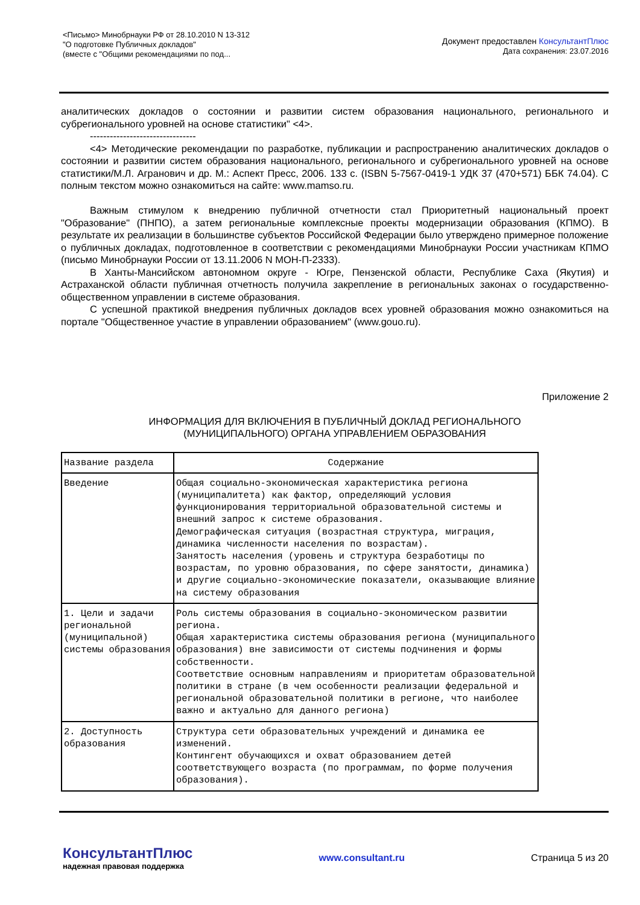<Письмо> Минобрнауки РФ от 28.10.2010 N 13-312
"О подготовке Публичных докладов"
(вместе с "Общими рекомендациями по под...
Документ предоставлен КонсультантПлюс
Дата сохранения: 23.07.2016
аналитических докладов о состоянии и развитии систем образования национального, регионального и субрегионального уровней на основе статистики" <4>.
--------------------------------
<4> Методические рекомендации по разработке, публикации и распространению аналитических докладов о состоянии и развитии систем образования национального, регионального и субрегионального уровней на основе статистики/М.Л. Агранович и др. М.: Аспект Пресс, 2006. 133 с. (ISBN 5-7567-0419-1 УДК 37 (470+571) ББК 74.04). С полным текстом можно ознакомиться на сайте: www.mamso.ru.
Важным стимулом к внедрению публичной отчетности стал Приоритетный национальный проект "Образование" (ПНПО), а затем региональные комплексные проекты модернизации образования (КПМО). В результате их реализации в большинстве субъектов Российской Федерации было утверждено примерное положение о публичных докладах, подготовленное в соответствии с рекомендациями Минобрнауки России участникам КПМО (письмо Минобрнауки России от 13.11.2006 N МОН-П-2333).
В Ханты-Мансийском автономном округе - Югре, Пензенской области, Республике Саха (Якутия) и Астраханской области публичная отчетность получила закрепление в региональных законах о государственно-общественном управлении в системе образования.
С успешной практикой внедрения публичных докладов всех уровней образования можно ознакомиться на портале "Общественное участие в управлении образованием" (www.gouo.ru).
Приложение 2
ИНФОРМАЦИЯ ДЛЯ ВКЛЮЧЕНИЯ В ПУБЛИЧНЫЙ ДОКЛАД РЕГИОНАЛЬНОГО
(МУНИЦИПАЛЬНОГО) ОРГАНА УПРАВЛЕНИЕМ ОБРАЗОВАНИЯ
| Название раздела | Содержание |
| --- | --- |
| Введение | Общая социально-экономическая характеристика региона (муниципалитета) как фактор, определяющий условия функционирования территориальной образовательной системы и внешний запрос к системе образования. Демографическая ситуация (возрастная структура, миграция, динамика численности населения по возрастам). Занятость населения (уровень и структура безработицы по возрастам, по уровню образования, по сфере занятости, динамика) и другие социально-экономические показатели, оказывающие влияние на систему образования |
| 1. Цели и задачи региональной (муниципальной) системы образования | Роль системы образования в социально-экономическом развитии региона. Общая характеристика системы образования региона (муниципального образования) вне зависимости от системы подчинения и формы собственности. Соответствие основным направлениям и приоритетам образовательной политики в стране (в чем особенности реализации федеральной и региональной образовательной политики в регионе, что наиболее важно и актуально для данного региона) |
| 2. Доступность образования | Структура сети образовательных учреждений и динамика ее изменений. Контингент обучающихся и охват образованием детей соответствующего возраста (по программам, по форме получения образования). |
КонсультантПлюс
надежная правовая поддержка
www.consultant.ru Страница 5 из 20